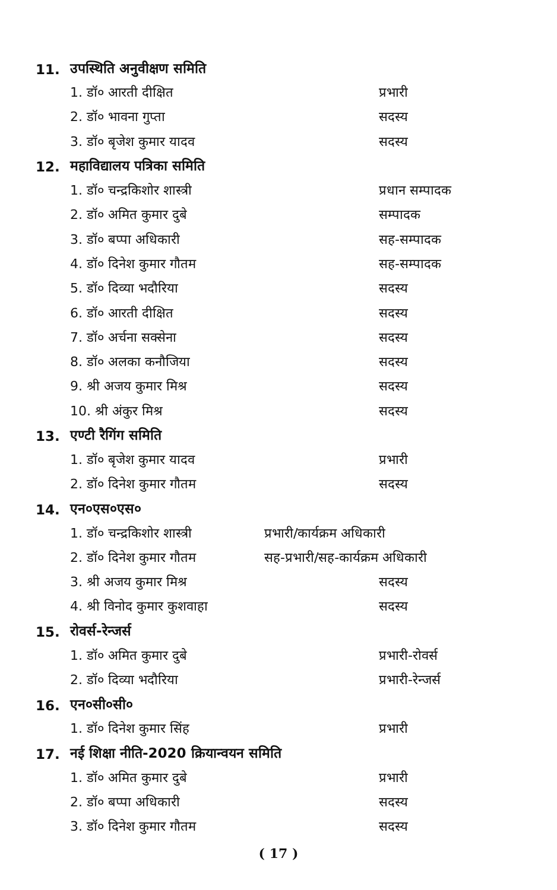11. उपस्थिति अनुवीक्षण समिति
1. डॉ० आरती दीक्षित प्रभारी
2. डॉ० भावना गुप्ता सदस्य
3. डॉ० बृजेश कुमार यादव सदस्य
12. महाविद्यालय पत्रिका समिति
1. डॉ० चन्द्रकिशोर शास्त्री प्रधान सम्पादक
2. डॉ० अमित कुमार दुबे सम्पादक
3. डॉ० बप्पा अधिकारी सह-सम्पादक
4. डॉ० दिनेश कुमार गौतम सह-सम्पादक
5. डॉ० दिव्या भदौरिया सदस्य
6. डॉ० आरती दीक्षित सदस्य
7. डॉ० अर्चना सक्सेना सदस्य
8. डॉ० अलका कनौजिया सदस्य
9. श्री अजय कुमार मिश्र सदस्य
10. श्री अंकुर मिश्र सदस्य
13. एण्टी रैगिंग समिति
1. डॉ० बृजेश कुमार यादव प्रभारी
2. डॉ० दिनेश कुमार गौतम सदस्य
14. एन०एस०एस०
1. डॉ० चन्द्रकिशोर शास्त्री प्रभारी/कार्यक्रम अधिकारी
2. डॉ० दिनेश कुमार गौतम सह-प्रभारी/सह-कार्यक्रम अधिकारी
3. श्री अजय कुमार मिश्र सदस्य
4. श्री विनोद कुमार कुशवाहा सदस्य
15. रोवर्स-रेन्जर्स
1. डॉ० अमित कुमार दुबे प्रभारी-रोवर्स
2. डॉ० दिव्या भदौरिया प्रभारी-रेन्जर्स
16. एन०सी०सी०
1. डॉ० दिनेश कुमार सिंह प्रभारी
17. नई शिक्षा नीति-2020 क्रियान्वयन समिति
1. डॉ० अमित कुमार दुबे प्रभारी
2. डॉ० बप्पा अधिकारी सदस्य
3. डॉ० दिनेश कुमार गौतम सदस्य
( 17 )